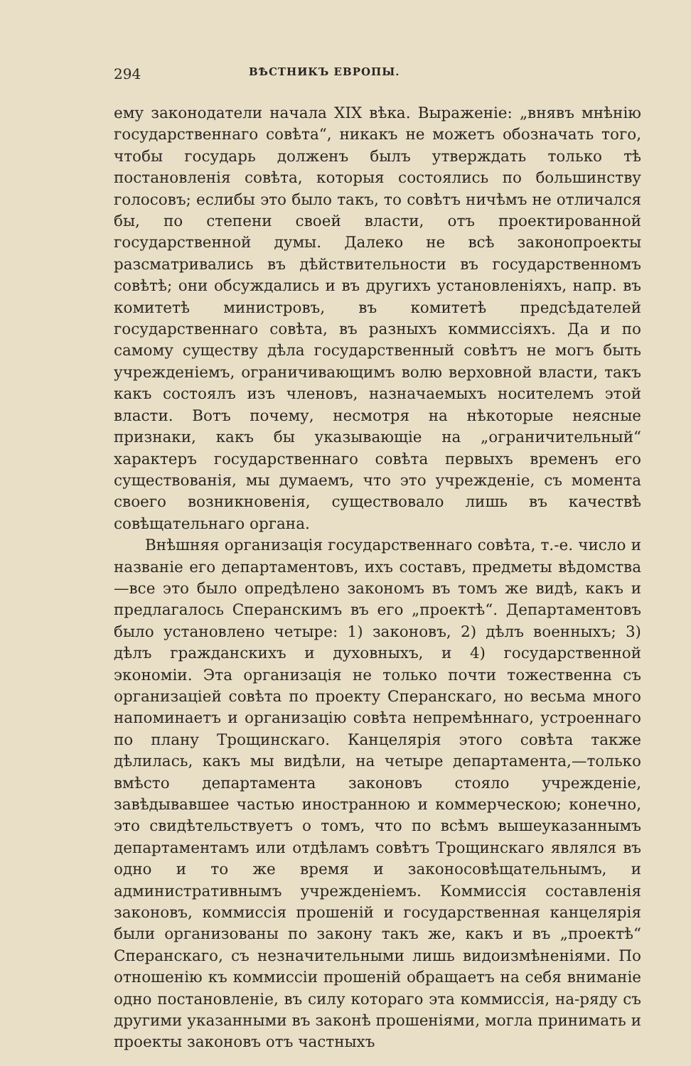294 ВѢСТНИКЪ ЕВРОПЫ.
ему законодатели начала XIX вѣка. Выраженіе: „внявъ мнѣнію государственнаго совѣта“, никакъ не можетъ обозначать того, чтобы государь долженъ былъ утверждать только тѣ постановленія совѣта, которыя состоялись по большинству голосовъ; еслибы это было такъ, то совѣтъ ничѣмъ не отличался бы, по степени своей власти, отъ проектированной государственной думы. Далеко не всѣ законопроекты разсматривались въ дѣйствительности въ государственномъ совѣтѣ; они обсуждались и въ другихъ установленіяхъ, напр. въ комитетѣ министровъ, въ комитетѣ предсѣдателей государственнаго совѣта, въ разныхъ коммиссіяхъ. Да и по самому существу дѣла государственный совѣтъ не могъ быть учрежденіемъ, ограничивающимъ волю верховной власти, такъ какъ состоялъ изъ членовъ, назначаемыхъ носителемъ этой власти. Вотъ почему, несмотря на нѣкоторые неясные признаки, какъ бы указывающіе на „ограничительный“ характеръ государственнаго совѣта первыхъ временъ его существованія, мы думаемъ, что это учрежденіе, съ момента своего возникновенія, существовало лишь въ качествѣ совѣщательнаго органа.
Внѣшняя организація государственнаго совѣта, т.-е. число и названіе его департаментовъ, ихъ составъ, предметы вѣдомства—все это было опредѣлено закономъ въ томъ же видѣ, какъ и предлагалось Сперанскимъ въ его „проектѣ“. Департаментовъ было установлено четыре: 1) законовъ, 2) дѣлъ военныхъ; 3) дѣлъ гражданскихъ и духовныхъ, и 4) государственной экономіи. Эта организація не только почти тожественна съ организаціей совѣта по проекту Сперанскаго, но весьма много напоминаетъ и организацію совѣта непремѣннаго, устроеннаго по плану Трощинскаго. Канцелярія этого совѣта также дѣлилась, какъ мы видѣли, на четыре департамента,—только вмѣсто департамента законовъ стояло учрежденіе, завѣдывавшее частью иностранною и коммерческою; конечно, это свидѣтельствуетъ о томъ, что по всѣмъ вышеуказаннымъ департаментамъ или отдѣламъ совѣтъ Трощинскаго являлся въ одно и то же время и законосовѣщательнымъ, и административнымъ учрежденіемъ. Коммиссія составленія законовъ, коммиссія прошеній и государственная канцелярія были организованы по закону такъ же, какъ и въ „проектѣ“ Сперанскаго, съ незначительными лишь видоизмѣненіями. По отношенію къ коммиссіи прошеній обращаетъ на себя вниманіе одно постановленіе, въ силу котораго эта коммиссія, на-ряду съ другими указанными въ законѣ прошеніями, могла принимать и проекты законовъ отъ частныхъ